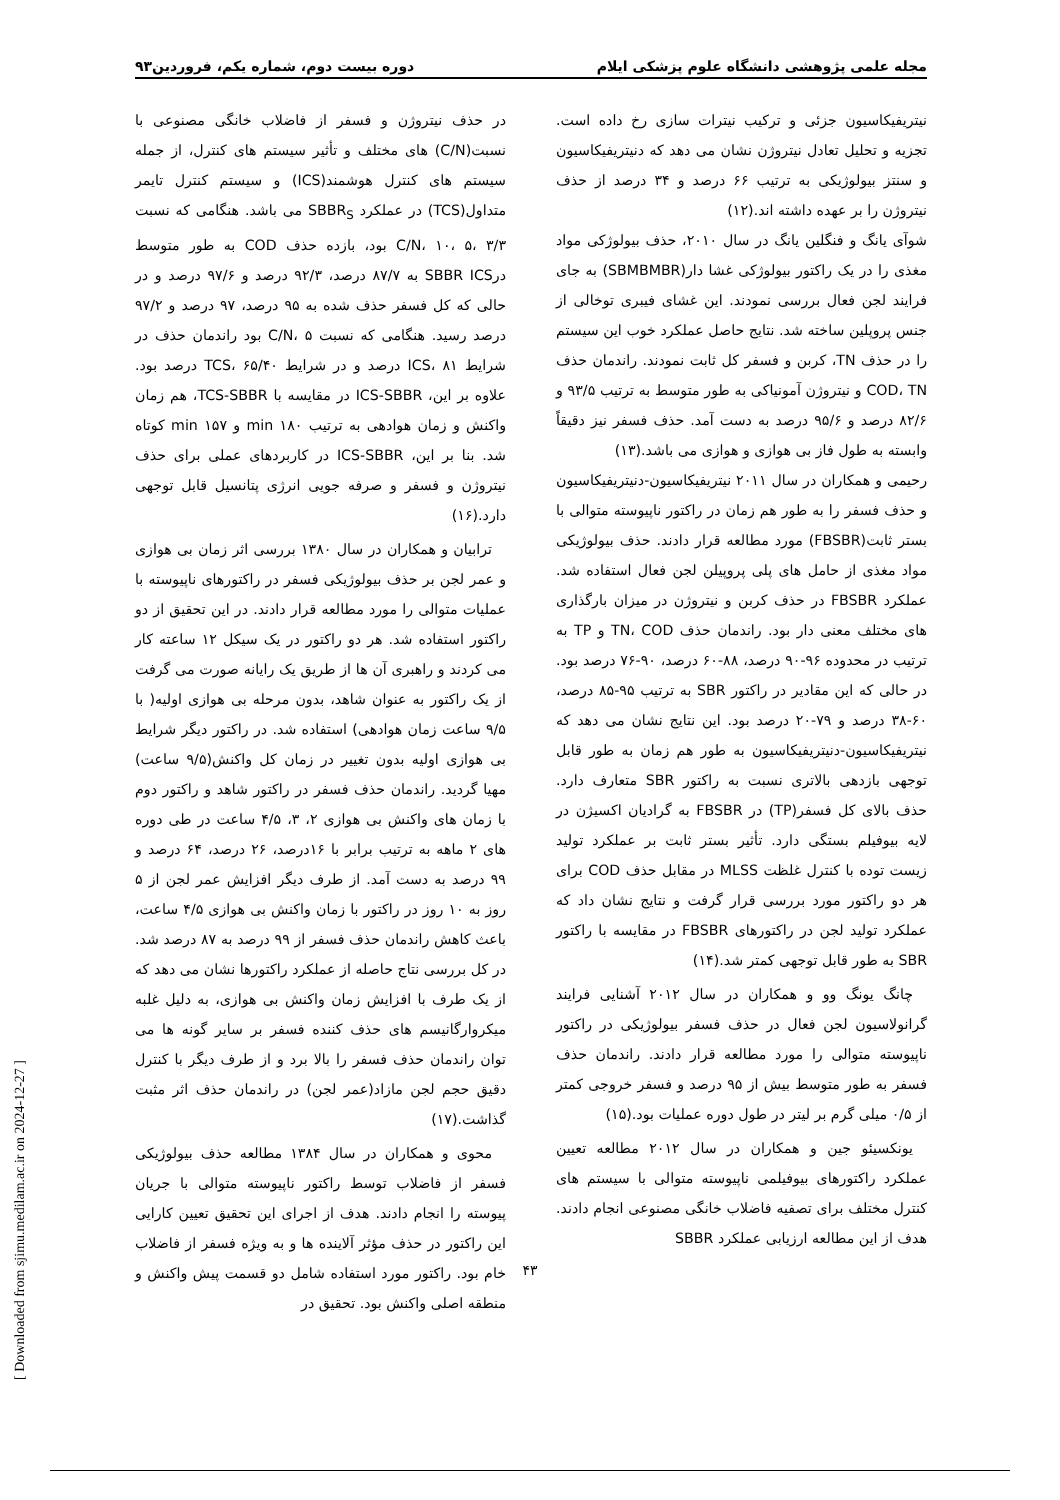مجله علمی پژوهشی دانشگاه علوم پزشکی ایلام دوره بیست دوم، شماره یکم، فروردین۹۳
نیتریفیکاسیون جزئی و ترکیب نیترات سازی رخ داده است. تجزیه و تحلیل تعادل نیتروژن نشان می دهد که دنیتریفیکاسیون و سنتز بیولوژیکی به ترتیب ۶۶ درصد و ۳۴ درصد از حذف نیتروژن را بر عهده داشته اند.(۱۲)
شوآی یانگ و فنگلین یانگ در سال ۲۰۱۰، حذف بیولوژکی مواد مغذی را در یک راکتور بیولوژکی غشا دار(SBMBMBR) به جای فرایند لجن فعال بررسی نمودند. این غشای فیبری توخالی از جنس پروپلین ساخته شد. نتایج حاصل عملکرد خوب این سیستم را در حذف TN، کربن و فسفر کل ثابت نمودند. راندمان حذف COD، TN و نیتروژن آمونیاکی به طور متوسط به ترتیب ۹۳/۵ و ۸۲/۶ درصد و ۹۵/۶ درصد به دست آمد. حذف فسفر نیز دقیقاً وابسته به طول فاز بی هوازی و هوازی می باشد.(۱۳)
رحیمی و همکاران در سال ۲۰۱۱ نیتریفیکاسیون-دنیتریفیکاسیون و حذف فسفر را به طور هم زمان در راکتور ناپیوسته متوالی با بستر ثابت(FBSBR) مورد مطالعه قرار دادند. حذف بیولوژیکی مواد مغذی از حامل های پلی پروپیلن لجن فعال استفاده شد. عملکرد FBSBR در حذف کربن و نیتروژن در میزان بارگذاری های مختلف معنی دار بود. راندمان حذف TN، COD و TP به ترتیب در محدوده ۹۶-۹۰ درصد، ۸۸-۶۰ درصد، ۹۰-۷۶ درصد بود. در حالی که این مقادیر در راکتور SBR به ترتیب ۹۵-۸۵ درصد، ۶۰-۳۸ درصد و ۷۹-۲۰ درصد بود. این نتایج نشان می دهد که نیتریفیکاسیون-دنیتریفیکاسیون به طور هم زمان به طور قابل توجهی بازدهی بالاتری نسبت به راکتور SBR متعارف دارد. حذف بالای کل فسفر(TP) در FBSBR به گرادیان اکسیژن در لایه بیوفیلم بستگی دارد. تأثیر بستر ثابت بر عملکرد تولید زیست توده با کنترل غلظت MLSS در مقابل حذف COD برای هر دو راکتور مورد بررسی قرار گرفت و نتایج نشان داد که عملکرد تولید لجن در راکتورهای FBSBR در مقایسه با راکتور SBR به طور قابل توجهی کمتر شد.(۱۴)
چانگ یونگ وو و همکاران در سال ۲۰۱۲ آشنایی فرایند گرانولاسیون لجن فعال در حذف فسفر بیولوژیکی در راکتور ناپیوسته متوالی را مورد مطالعه قرار دادند. راندمان حذف فسفر به طور متوسط بیش از ۹۵ درصد و فسفر خروجی کمتر از ۰/۵ میلی گرم بر لیتر در طول دوره عملیات بود.(۱۵)
یونکسیئو جین و همکاران در سال ۲۰۱۲ مطالعه تعیین عملکرد راکتورهای بیوفیلمی ناپیوسته متوالی با سیستم های کنترل مختلف برای تصفیه فاضلاب خانگی مصنوعی انجام دادند. هدف از این مطالعه ارزیابی عملکرد SBBR
در حذف نیتروژن و فسفر از فاضلاب خانگی مصنوعی با نسبت(C/N) های مختلف و تأثیر سیستم های کنترل، از جمله سیستم های کنترل هوشمند(ICS) و سیستم کنترل تایمر متداول(TCS) در عملکرد SBBR<sub>S</sub> می باشد. هنگامی که نسبت C/N، ۱۰، ۵، ۳/۳ بود، بازده حذف COD به طور متوسط درSBBR ICS به ۸۷/۷ درصد، ۹۲/۳ درصد و ۹۷/۶ درصد و در حالی که کل فسفر حذف شده به ۹۵ درصد، ۹۷ درصد و ۹۷/۲ درصد رسید. هنگامی که نسبت C/N، ۵ بود راندمان حذف در شرایط ICS، ۸۱ درصد و در شرایط TCS، ۶۵/۴۰ درصد بود. علاوه بر این، ICS-SBBR در مقایسه با TCS-SBBR، هم زمان واکنش و زمان هوادهی به ترتیب ۱۸۰ min و ۱۵۷ min کوتاه شد. بنا بر این، ICS-SBBR در کاربردهای عملی برای حذف نیتروژن و فسفر و صرفه جویی انرژی پتانسیل قابل توجهی دارد.(۱۶)
ترابیان و همکاران در سال ۱۳۸۰ بررسی اثر زمان بی هوازی و عمر لجن بر حذف بیولوژیکی فسفر در راکتورهای ناپیوسته با عملیات متوالی را مورد مطالعه قرار دادند. در این تحقیق از دو راکتور استفاده شد. هر دو راکتور در یک سیکل ۱۲ ساعته کار می کردند و راهبری آن ها از طریق یک رایانه صورت می گرفت از یک راکتور به عنوان شاهد، بدون مرحله بی هوازی اولیه( با ۹/۵ ساعت زمان هوادهی) استفاده شد. در راکتور دیگر شرایط بی هوازی اولیه بدون تغییر در زمان کل واکنش(۹/۵ ساعت) مهیا گردید. راندمان حذف فسفر در راکتور شاهد و راکتور دوم با زمان های واکنش بی هوازی ۲، ۳، ۴/۵ ساعت در طی دوره های ۲ ماهه به ترتیب برابر با ۱۶درصد، ۲۶ درصد، ۶۴ درصد و ۹۹ درصد به دست آمد. از طرف دیگر افزایش عمر لجن از ۵ روز به ۱۰ روز در راکتور با زمان واکنش بی هوازی ۴/۵ ساعت، باعث کاهش راندمان حذف فسفر از ۹۹ درصد به ۸۷ درصد شد. در کل بررسی نتاج حاصله از عملکرد راکتورها نشان می دهد که از یک طرف با افزایش زمان واکنش بی هوازی، به دلیل غلبه میکروارگانیسم های حذف کننده فسفر بر سایر گونه ها می توان راندمان حذف فسفر را بالا برد و از طرف دیگر با کنترل دقیق حجم لجن مازاد(عمر لجن) در راندمان حذف اثر مثبت گذاشت.(۱۷)
محوی و همکاران در سال ۱۳۸۴ مطالعه حذف بیولوژیکی فسفر از فاضلاب توسط راکتور ناپیوسته متوالی با جریان پیوسته را انجام دادند. هدف از اجرای این تحقیق تعیین کارایی این راکتور در حذف مؤثر آلاینده ها و به ویژه فسفر از فاضلاب خام بود. راکتور مورد استفاده شامل دو قسمت پیش واکنش و منطقه اصلی واکنش بود. تحقیق در
۴۳
[ Downloaded from sjimu.medilam.ac.ir on 2024-12-27 ]